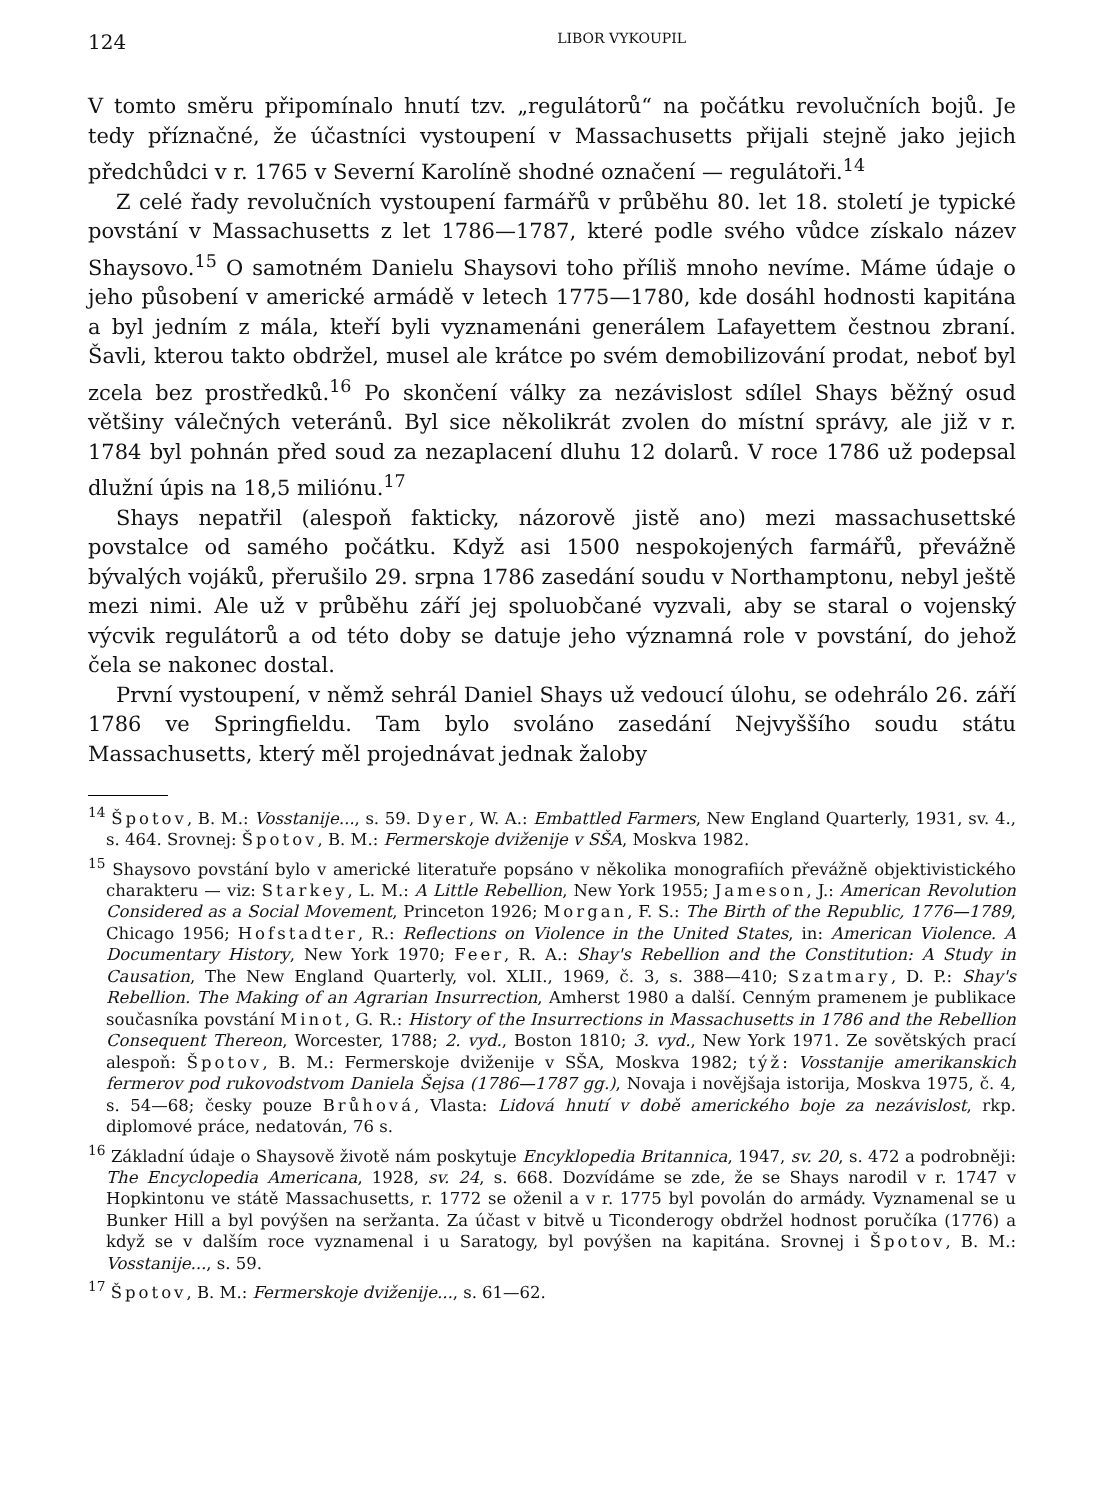124 LIBOR VYKOUPIL
V tomto směru připomínalo hnutí tzv. „regulátorů“ na počátku revolučních bojů. Je tedy příznačné, že účastníci vystoupení v Massachusetts přijali stejně jako jejich předchůdci v r. 1765 v Severní Karolíně shodné označení — regulátoři.<sup>14</sup>
Z celé řady revolučních vystoupení farmářů v průběhu 80. let 18. století je typické povstání v Massachusetts z let 1786—1787, které podle svého vůdce získalo název Shaysovo.<sup>15</sup> O samotném Danielu Shaysovi toho příliš mnoho nevíme. Máme údaje o jeho působení v americké armádě v letech 1775—1780, kde dosáhl hodnosti kapitána a byl jedním z mála, kteří byli vyznamenáni generálem Lafayettem čestnou zbraní. Šavli, kterou takto obdržel, musel ale krátce po svém demobilizování prodat, neboť byl zcela bez prostředků.<sup>16</sup> Po skončení války za nezávislost sdílel Shays běžný osud většiny válečných veteránů. Byl sice několikrát zvolen do místní správy, ale již v r. 1784 byl pohnán před soud za nezaplacení dluhu 12 dolarů. V roce 1786 už podepsal dlužní úpis na 18,5 miliónu.<sup>17</sup>
Shays nepatřil (alespoň fakticky, názorově jistě ano) mezi massachusettské povstalce od samého počátku. Když asi 1500 nespokojených farmářů, převážně bývalých vojáků, přerušilo 29. srpna 1786 zasedání soudu v Northamptonu, nebyl ještě mezi nimi. Ale už v průběhu září jej spoluobčané vyzvali, aby se staral o vojenský výcvik regulátorů a od této doby se datuje jeho významná role v povstání, do jehož čela se nakonec dostal.
První vystoupení, v němž sehrál Daniel Shays už vedoucí úlohu, se odehrálo 26. září 1786 ve Springfieldu. Tam bylo svoláno zasedání Nejvyššího soudu státu Massachusetts, který měl projednávat jednak žaloby
<sup>14</sup> Špotov, B. M.: Vosstanije..., s. 59. Dyer, W. A.: Embattled Farmers, New England Quarterly, 1931, sv. 4., s. 464. Srovnej: Špotov, B. M.: Fermerskoje dviženije v SŠA, Moskva 1982.
<sup>15</sup> Shaysovo povstání bylo v americké literatuře popsáno v několika monografiích převážně objektivistického charakteru — viz: Starkey, L. M.: A Little Rebellion, New York 1955; Jameson, J.: American Revolution Considered as a Social Movement, Princeton 1926; Morgan, F. S.: The Birth of the Republic, 1776—1789, Chicago 1956; Hofstadter, R.: Reflections on Violence in the United States, in: American Violence. A Documentary History, New York 1970; Feer, R. A.: Shay's Rebellion and the Constitution: A Study in Causation, The New England Quarterly, vol. XLII., 1969, č. 3, s. 388—410; Szatmary, D. P.: Shay's Rebellion. The Making of an Agrarian Insurrection, Amherst 1980 a další. Cenným pramenem je publikace současníka povstání Minot, G. R.: History of the Insurrections in Massachusetts in 1786 and the Rebellion Consequent Thereon, Worcester, 1788; 2. vyd., Boston 1810; 3. vyd., New York 1971. Ze sovětských prací alespoň: Špotov, B. M.: Fermerskoje dviženije v SŠA, Moskva 1982; týž: Vosstanije amerikanskich fermerov pod rukovodstvom Daniela Šejsa (1786—1787 gg.), Novaja i novějšaja istorija, Moskva 1975, č. 4, s. 54—68; česky pouze Brůhová, Vlasta: Lidová hnutí v době amerického boje za nezávislost, rkp. diplomové práce, nedatován, 76 s.
<sup>16</sup> Základní údaje o Shaysově životě nám poskytuje Encyklopedia Britannica, 1947, sv. 20, s. 472 a podrobněji: The Encyclopedia Americana, 1928, sv. 24, s. 668. Dozvídáme se zde, že se Shays narodil v r. 1747 v Hopkintonu ve státě Massachusetts, r. 1772 se oženil a v r. 1775 byl povolán do armády. Vyznamenal se u Bunker Hill a byl povýšen na seržanta. Za účast v bitvě u Ticonderogy obdržel hodnost poručíka (1776) a když se v dalším roce vyznamenal i u Saratogy, byl povýšen na kapitána. Srovnej i Špotov, B. M.: Vosstanije..., s. 59.
<sup>17</sup> Špotov, B. M.: Fermerskoje dviženije..., s. 61—62.